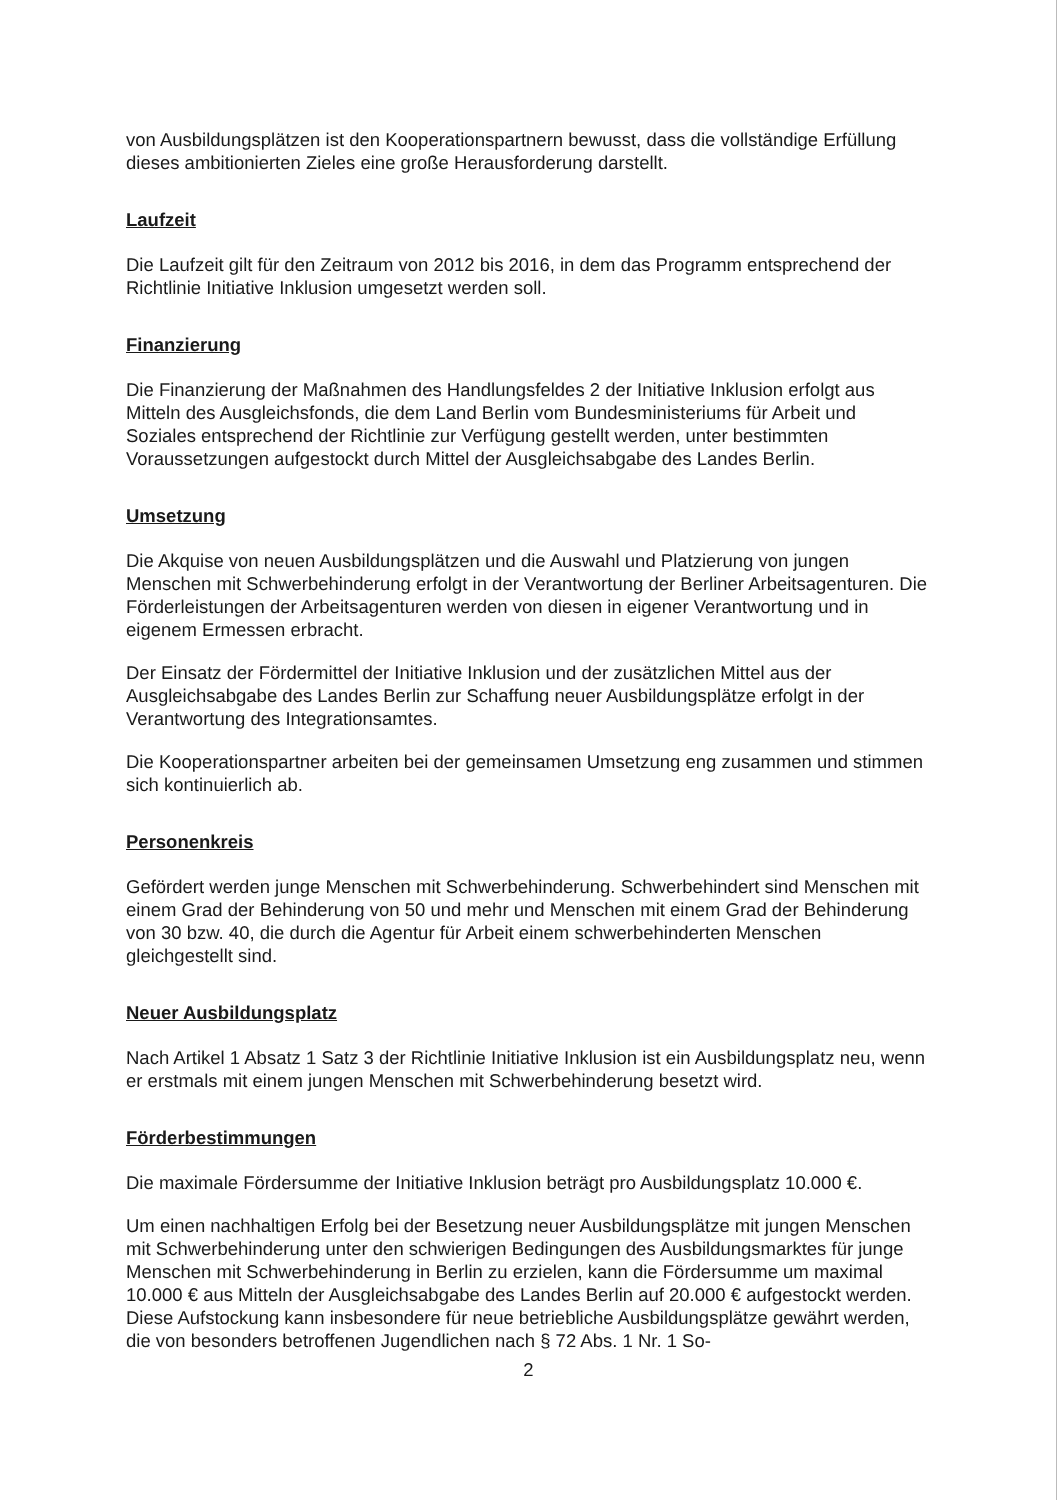von Ausbildungsplätzen ist den Kooperationspartnern bewusst, dass die vollständige Erfüllung dieses ambitionierten Zieles eine große Herausforderung darstellt.
Laufzeit
Die Laufzeit gilt für den Zeitraum von 2012 bis 2016, in dem das Programm entsprechend der Richtlinie Initiative Inklusion umgesetzt werden soll.
Finanzierung
Die Finanzierung der Maßnahmen des Handlungsfeldes 2 der Initiative Inklusion erfolgt aus Mitteln des Ausgleichsfonds, die dem Land Berlin vom Bundesministeriums für Arbeit und Soziales entsprechend der Richtlinie zur Verfügung gestellt werden, unter bestimmten Voraussetzungen aufgestockt durch Mittel der Ausgleichsabgabe des Landes Berlin.
Umsetzung
Die Akquise von neuen Ausbildungsplätzen und die Auswahl und Platzierung von jungen Menschen mit Schwerbehinderung erfolgt in der Verantwortung der Berliner Arbeitsagenturen. Die Förderleistungen der Arbeitsagenturen werden von diesen in eigener Verantwortung und in eigenem Ermessen erbracht.
Der Einsatz der Fördermittel der Initiative Inklusion und der zusätzlichen Mittel aus der Ausgleichsabgabe des Landes Berlin zur Schaffung neuer Ausbildungsplätze erfolgt in der Verantwortung des Integrationsamtes.
Die Kooperationspartner arbeiten bei der gemeinsamen Umsetzung eng zusammen und stimmen sich kontinuierlich ab.
Personenkreis
Gefördert werden junge Menschen mit Schwerbehinderung. Schwerbehindert sind Menschen mit einem Grad der Behinderung von 50 und mehr und Menschen mit einem Grad der Behinderung von 30 bzw. 40, die durch die Agentur für Arbeit einem schwerbehinderten Menschen gleichgestellt sind.
Neuer Ausbildungsplatz
Nach Artikel 1 Absatz 1 Satz 3 der Richtlinie Initiative Inklusion ist ein Ausbildungsplatz neu, wenn er erstmals mit einem jungen Menschen mit Schwerbehinderung besetzt wird.
Förderbestimmungen
Die maximale Fördersumme der Initiative Inklusion beträgt pro Ausbildungsplatz 10.000 €.
Um einen nachhaltigen Erfolg bei der Besetzung neuer Ausbildungsplätze mit jungen Menschen mit Schwerbehinderung unter den schwierigen Bedingungen des Ausbildungsmarktes für junge Menschen mit Schwerbehinderung in Berlin zu erzielen, kann die Fördersumme um maximal 10.000 € aus Mitteln der Ausgleichsabgabe des Landes Berlin auf 20.000 € aufgestockt werden. Diese Aufstockung kann insbesondere für neue betriebliche Ausbildungsplätze gewährt werden, die von besonders betroffenen Jugendlichen nach § 72 Abs. 1 Nr. 1 So-
2